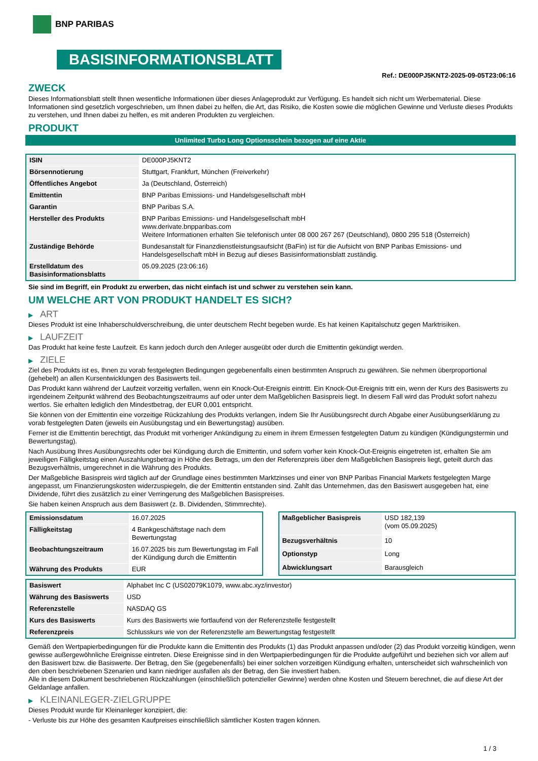BNP PARIBAS
BASISINFORMATIONSBLATT
Ref.: DE000PJ5KNT2-2025-09-05T23:06:16
ZWECK
Dieses Informationsblatt stellt Ihnen wesentliche Informationen über dieses Anlageprodukt zur Verfügung. Es handelt sich nicht um Werbematerial. Diese Informationen sind gesetzlich vorgeschrieben, um Ihnen dabei zu helfen, die Art, das Risiko, die Kosten sowie die möglichen Gewinne und Verluste dieses Produkts zu verstehen, und Ihnen dabei zu helfen, es mit anderen Produkten zu vergleichen.
PRODUKT
Unlimited Turbo Long Optionsschein bezogen auf eine Aktie
| ISIN | DE000PJ5KNT2 |
| Börsennotierung | Stuttgart, Frankfurt, München (Freiverkehr) |
| Öffentliches Angebot | Ja (Deutschland, Österreich) |
| Emittentin | BNP Paribas Emissions- und Handelsgesellschaft mbH |
| Garantin | BNP Paribas S.A. |
| Hersteller des Produkts | BNP Paribas Emissions- und Handelsgesellschaft mbH www.derivate.bnpparibas.com Weitere Informationen erhalten Sie telefonisch unter 08 000 267 267 (Deutschland), 0800 295 518 (Österreich) |
| Zuständige Behörde | Bundesanstalt für Finanzdienstleistungsaufsicht (BaFin) ist für die Aufsicht von BNP Paribas Emissions- und Handelsgesellschaft mbH in Bezug auf dieses Basisinformationsblatt zuständig. |
| Erstelldatum des Basisinformationsblatts | 05.09.2025 (23:06:16) |
Sie sind im Begriff, ein Produkt zu erwerben, das nicht einfach ist und schwer zu verstehen sein kann.
UM WELCHE ART VON PRODUKT HANDELT ES SICH?
▶ ART
Dieses Produkt ist eine Inhaberschuldverschreibung, die unter deutschem Recht begeben wurde. Es hat keinen Kapitalschutz gegen Marktrisiken.
▶ LAUFZEIT
Das Produkt hat keine feste Laufzeit. Es kann jedoch durch den Anleger ausgeübt oder durch die Emittentin gekündigt werden.
▶ ZIELE
Ziel des Produkts ist es, Ihnen zu vorab festgelegten Bedingungen gegebenenfalls einen bestimmten Anspruch zu gewähren. Sie nehmen überproportional (gehebelt) an allen Kursentwicklungen des Basiswerts teil.
Das Produkt kann während der Laufzeit vorzeitig verfallen, wenn ein Knock-Out-Ereignis eintritt. Ein Knock-Out-Ereignis tritt ein, wenn der Kurs des Basiswerts zu irgendeinem Zeitpunkt während des Beobachtungszeitraums auf oder unter dem Maßgeblichen Basispreis liegt. In diesem Fall wird das Produkt sofort nahezu wertlos. Sie erhalten lediglich den Mindestbetrag, der EUR 0,001 entspricht.
Sie können von der Emittentin eine vorzeitige Rückzahlung des Produkts verlangen, indem Sie Ihr Ausübungsrecht durch Abgabe einer Ausübungserklärung zu vorab festgelegten Daten (jeweils ein Ausübungstag und ein Bewertungstag) ausüben.
Ferner ist die Emittentin berechtigt, das Produkt mit vorheriger Ankündigung zu einem in ihrem Ermessen festgelegten Datum zu kündigen (Kündigungstermin und Bewertungstag).
Nach Ausübung Ihres Ausübungsrechts oder bei Kündigung durch die Emittentin, und sofern vorher kein Knock-Out-Ereignis eingetreten ist, erhalten Sie am jeweiligen Fälligkeitstag einen Auszahlungsbetrag in Höhe des Betrags, um den der Referenzpreis über dem Maßgeblichen Basispreis liegt, geteilt durch das Bezugsverhältnis, umgerechnet in die Währung des Produkts.
Der Maßgebliche Basispreis wird täglich auf der Grundlage eines bestimmten Marktzinses und einer von BNP Paribas Financial Markets festgelegten Marge angepasst, um Finanzierungskosten widerzuspiegeln, die der Emittentin entstanden sind. Zahlt das Unternehmen, das den Basiswert ausgegeben hat, eine Dividende, führt dies zusätzlich zu einer Verringerung des Maßgeblichen Basispreises.
Sie haben keinen Anspruch aus dem Basiswert (z. B. Dividenden, Stimmrechte).
| Emissionsdatum | 16.07.2025 |
| Fälligkeitstag | 4 Bankgeschäftstage nach dem Bewertungstag |
| Beobachtungszeitraum | 16.07.2025 bis zum Bewertungstag im Fall der Kündigung durch die Emittentin |
| Währung des Produkts | EUR |
| Maßgeblicher Basispreis | USD 182,139 (vom 05.09.2025) |
| Bezugsverhältnis | 10 |
| Optionstyp | Long |
| Abwicklungsart | Barausgleich |
| Basiswert | Alphabet Inc C (US02079K1079, www.abc.xyz/investor) |
| Währung des Basiswerts | USD |
| Referenzstelle | NASDAQ GS |
| Kurs des Basiswerts | Kurs des Basiswerts wie fortlaufend von der Referenzstelle festgestellt |
| Referenzpreis | Schlusskurs wie von der Referenzstelle am Bewertungstag festgestellt |
Gemäß den Wertpapierbedingungen für die Produkte kann die Emittentin des Produkts (1) das Produkt anpassen und/oder (2) das Produkt vorzeitig kündigen, wenn gewisse außergewöhnliche Ereignisse eintreten. Diese Ereignisse sind in den Wertpapierbedingungen für die Produkte aufgeführt und beziehen sich vor allem auf den Basiswert bzw. die Basiswerte. Der Betrag, den Sie (gegebenenfalls) bei einer solchen vorzeitigen Kündigung erhalten, unterscheidet sich wahrscheinlich von den oben beschriebenen Szenarien und kann niedriger ausfallen als der Betrag, den Sie investiert haben.
Alle in diesem Dokument beschriebenen Rückzahlungen (einschließlich potenzieller Gewinne) werden ohne Kosten und Steuern berechnet, die auf diese Art der Geldanlage anfallen.
▶ KLEINANLEGER-ZIELGRUPPE
Dieses Produkt wurde für Kleinanleger konzipiert, die:
- Verluste bis zur Höhe des gesamten Kaufpreises einschließlich sämtlicher Kosten tragen können.
1 / 3